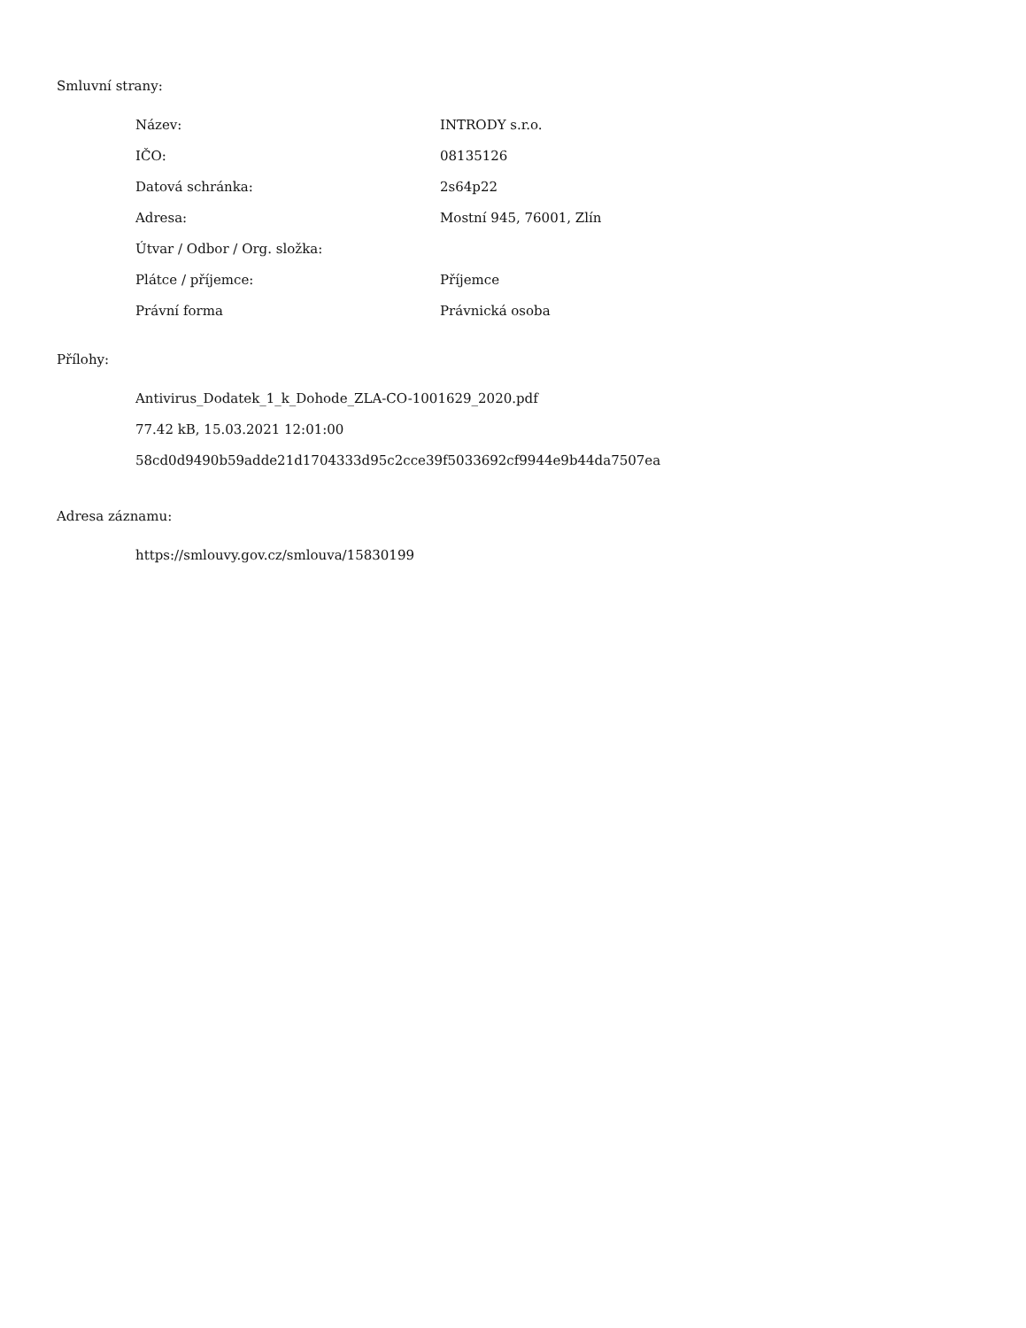Smluvní strany:
| Název: | INTRODY s.r.o. |
| IČO: | 08135126 |
| Datová schránka: | 2s64p22 |
| Adresa: | Mostní 945, 76001, Zlín |
| Útvar / Odbor / Org. složka: | |
| Plátce / příjemce: | Příjemce |
| Právní forma | Právnická osoba |
Přílohy:
Antivirus_Dodatek_1_k_Dohode_ZLA-CO-1001629_2020.pdf
77.42 kB, 15.03.2021 12:01:00
58cd0d9490b59adde21d1704333d95c2cce39f5033692cf9944e9b44da7507ea
Adresa záznamu:
https://smlouvy.gov.cz/smlouva/15830199